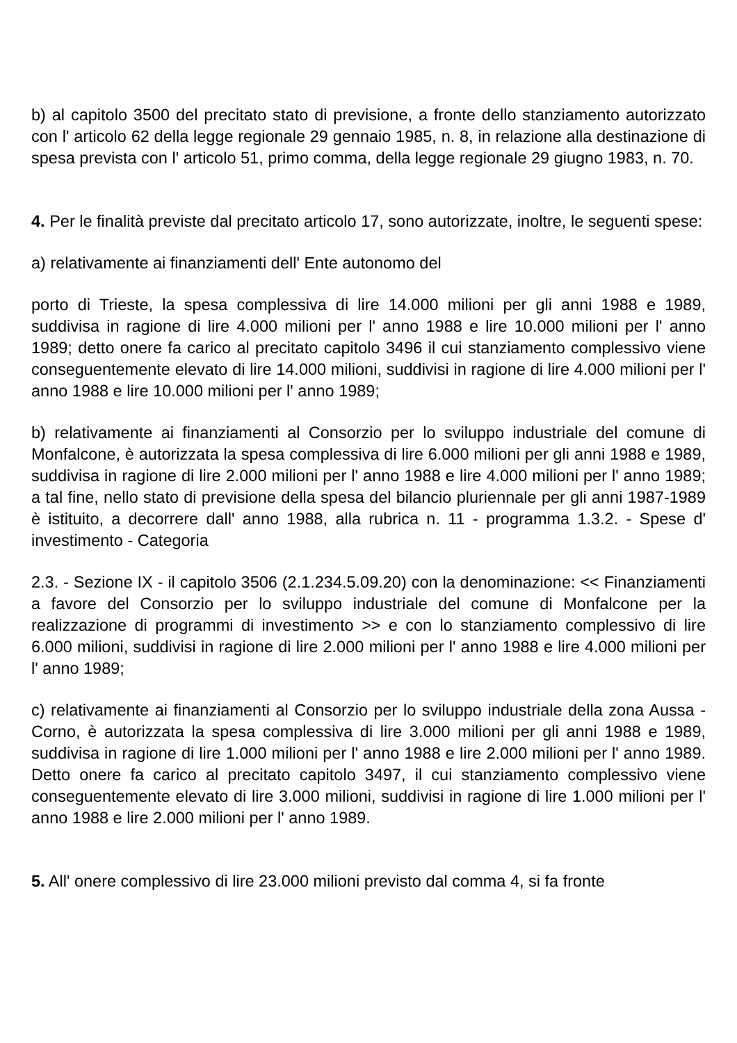b) al capitolo 3500 del precitato stato di previsione, a fronte dello stanziamento autorizzato con l' articolo 62 della legge regionale 29 gennaio 1985, n. 8, in relazione alla destinazione di spesa prevista con l' articolo 51, primo comma, della legge regionale 29 giugno 1983, n. 70.
4. Per le finalità previste dal precitato articolo 17, sono autorizzate, inoltre, le seguenti spese:
a) relativamente ai finanziamenti dell' Ente autonomo del
porto di Trieste, la spesa complessiva di lire 14.000 milioni per gli anni 1988 e 1989, suddivisa in ragione di lire 4.000 milioni per l' anno 1988 e lire 10.000 milioni per l' anno 1989; detto onere fa carico al precitato capitolo 3496 il cui stanziamento complessivo viene conseguentemente elevato di lire 14.000 milioni, suddivisi in ragione di lire 4.000 milioni per l' anno 1988 e lire 10.000 milioni per l' anno 1989;
b) relativamente ai finanziamenti al Consorzio per lo sviluppo industriale del comune di Monfalcone, è autorizzata la spesa complessiva di lire 6.000 milioni per gli anni 1988 e 1989, suddivisa in ragione di lire 2.000 milioni per l' anno 1988 e lire 4.000 milioni per l' anno 1989; a tal fine, nello stato di previsione della spesa del bilancio pluriennale per gli anni 1987-1989 è istituito, a decorrere dall' anno 1988, alla rubrica n. 11 - programma 1.3.2. - Spese d' investimento - Categoria
2.3. - Sezione IX - il capitolo 3506 (2.1.234.5.09.20) con la denominazione: << Finanziamenti a favore del Consorzio per lo sviluppo industriale del comune di Monfalcone per la realizzazione di programmi di investimento >> e con lo stanziamento complessivo di lire 6.000 milioni, suddivisi in ragione di lire 2.000 milioni per l' anno 1988 e lire 4.000 milioni per l' anno 1989;
c) relativamente ai finanziamenti al Consorzio per lo sviluppo industriale della zona Aussa - Corno, è autorizzata la spesa complessiva di lire 3.000 milioni per gli anni 1988 e 1989, suddivisa in ragione di lire 1.000 milioni per l' anno 1988 e lire 2.000 milioni per l' anno 1989. Detto onere fa carico al precitato capitolo 3497, il cui stanziamento complessivo viene conseguentemente elevato di lire 3.000 milioni, suddivisi in ragione di lire 1.000 milioni per l' anno 1988 e lire 2.000 milioni per l' anno 1989.
5. All' onere complessivo di lire 23.000 milioni previsto dal comma 4, si fa fronte